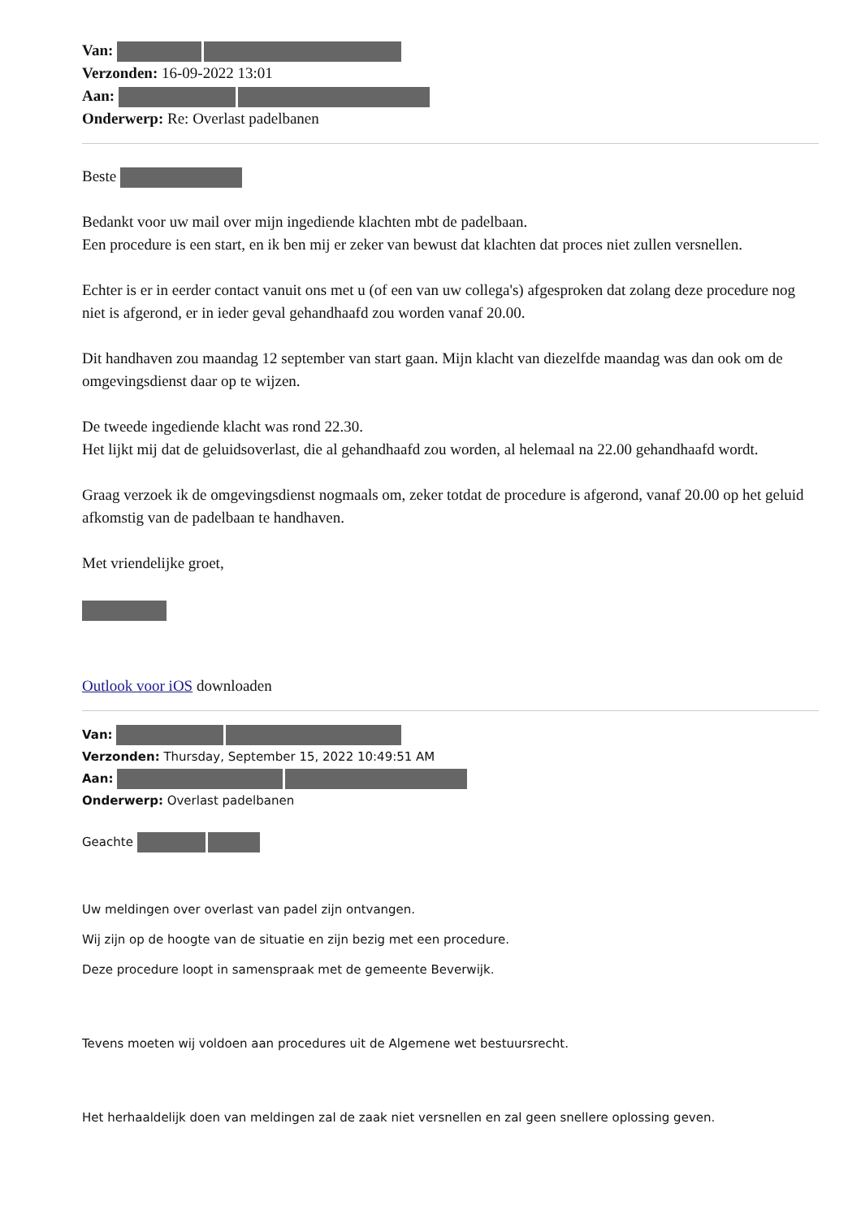Van:
Verzonden: 16-09-2022 13:01
Aan:
Onderwerp: Re: Overlast padelbanen
Beste
Bedankt voor uw mail over mijn ingediende klachten mbt de padelbaan.
Een procedure is een start, en ik ben mij er zeker van bewust dat klachten dat proces niet zullen versnellen.
Echter is er in eerder contact vanuit ons met u (of een van uw collega's) afgesproken dat zolang deze procedure nog niet is afgerond, er in ieder geval gehandhaafd zou worden vanaf 20.00.
Dit handhaven zou maandag 12 september van start gaan. Mijn klacht van diezelfde maandag was dan ook om de omgevingsdienst daar op te wijzen.
De tweede ingediende klacht was rond 22.30.
Het lijkt mij dat de geluidsoverlast, die al gehandhaafd zou worden, al helemaal na 22.00 gehandhaafd wordt.
Graag verzoek ik de omgevingsdienst nogmaals om, zeker totdat de procedure is afgerond, vanaf 20.00 op het geluid afkomstig van de padelbaan te handhaven.
Met vriendelijke groet,
Outlook voor iOS downloaden
Van:
Verzonden: Thursday, September 15, 2022 10:49:51 AM
Aan:
Onderwerp: Overlast padelbanen
Geachte
Uw meldingen over overlast van padel zijn ontvangen.
Wij zijn op de hoogte van de situatie en zijn bezig met een procedure.
Deze procedure loopt in samenspraak met de gemeente Beverwijk.
Tevens moeten wij voldoen aan procedures uit de Algemene wet bestuursrecht.
Het herhaaldelijk doen van meldingen zal de zaak niet versnellen en zal geen snellere oplossing geven.